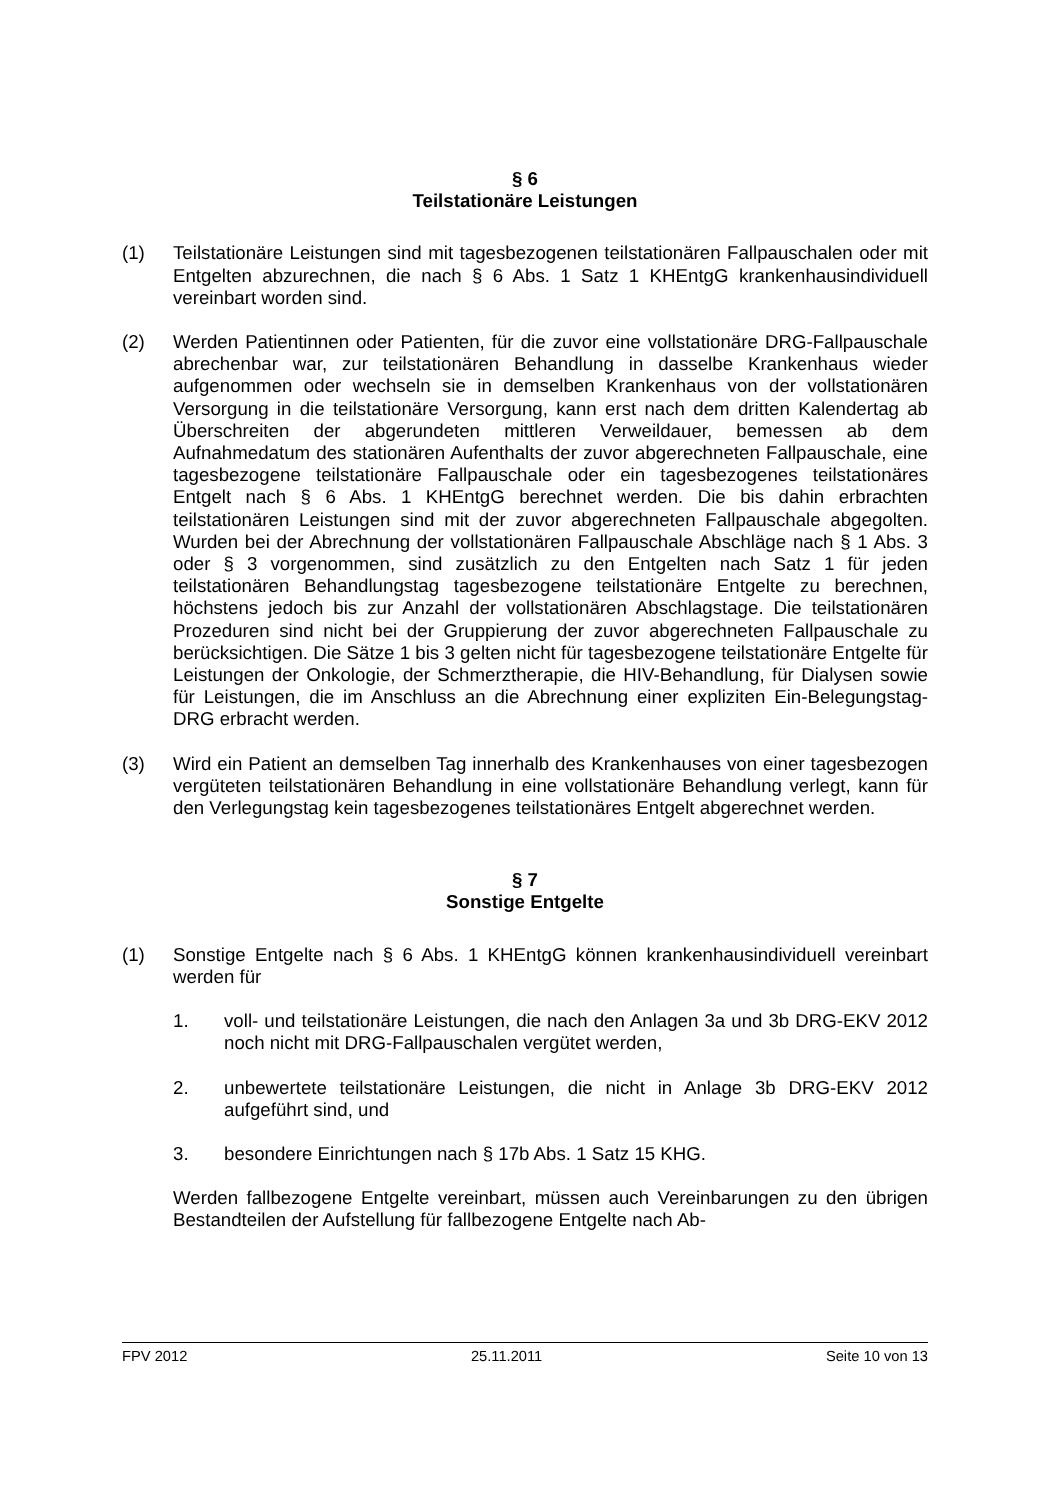§ 6
Teilstationäre Leistungen
(1) Teilstationäre Leistungen sind mit tagesbezogenen teilstationären Fallpauschalen oder mit Entgelten abzurechnen, die nach § 6 Abs. 1 Satz 1 KHEntgG krankenhausindividuell vereinbart worden sind.
(2) Werden Patientinnen oder Patienten, für die zuvor eine vollstationäre DRG-Fallpauschale abrechenbar war, zur teilstationären Behandlung in dasselbe Krankenhaus wieder aufgenommen oder wechseln sie in demselben Krankenhaus von der vollstationären Versorgung in die teilstationäre Versorgung, kann erst nach dem dritten Kalendertag ab Überschreiten der abgerundeten mittleren Verweildauer, bemessen ab dem Aufnahmedatum des stationären Aufenthalts der zuvor abgerechneten Fallpauschale, eine tagesbezogene teilstationäre Fallpauschale oder ein tagesbezogenes teilstationäres Entgelt nach § 6 Abs. 1 KHEntgG berechnet werden. Die bis dahin erbrachten teilstationären Leistungen sind mit der zuvor abgerechneten Fallpauschale abgegolten. Wurden bei der Abrechnung der vollstationären Fallpauschale Abschläge nach § 1 Abs. 3 oder § 3 vorgenommen, sind zusätzlich zu den Entgelten nach Satz 1 für jeden teilstationären Behandlungstag tagesbezogene teilstationäre Entgelte zu berechnen, höchstens jedoch bis zur Anzahl der vollstationären Abschlagstage. Die teilstationären Prozeduren sind nicht bei der Gruppierung der zuvor abgerechneten Fallpauschale zu berücksichtigen. Die Sätze 1 bis 3 gelten nicht für tagesbezogene teilstationäre Entgelte für Leistungen der Onkologie, der Schmerztherapie, die HIV-Behandlung, für Dialysen sowie für Leistungen, die im Anschluss an die Abrechnung einer expliziten Ein-Belegungstag-DRG erbracht werden.
(3) Wird ein Patient an demselben Tag innerhalb des Krankenhauses von einer tagesbezogen vergüteten teilstationären Behandlung in eine vollstationäre Behandlung verlegt, kann für den Verlegungstag kein tagesbezogenes teilstationäres Entgelt abgerechnet werden.
§ 7
Sonstige Entgelte
(1) Sonstige Entgelte nach § 6 Abs. 1 KHEntgG können krankenhausindividuell vereinbart werden für
1. voll- und teilstationäre Leistungen, die nach den Anlagen 3a und 3b DRG-EKV 2012 noch nicht mit DRG-Fallpauschalen vergütet werden,
2. unbewertete teilstationäre Leistungen, die nicht in Anlage 3b DRG-EKV 2012 aufgeführt sind, und
3. besondere Einrichtungen nach § 17b Abs. 1 Satz 15 KHG.
Werden fallbezogene Entgelte vereinbart, müssen auch Vereinbarungen zu den übrigen Bestandteilen der Aufstellung für fallbezogene Entgelte nach Ab-
FPV 2012 25.11.2011 Seite 10 von 13